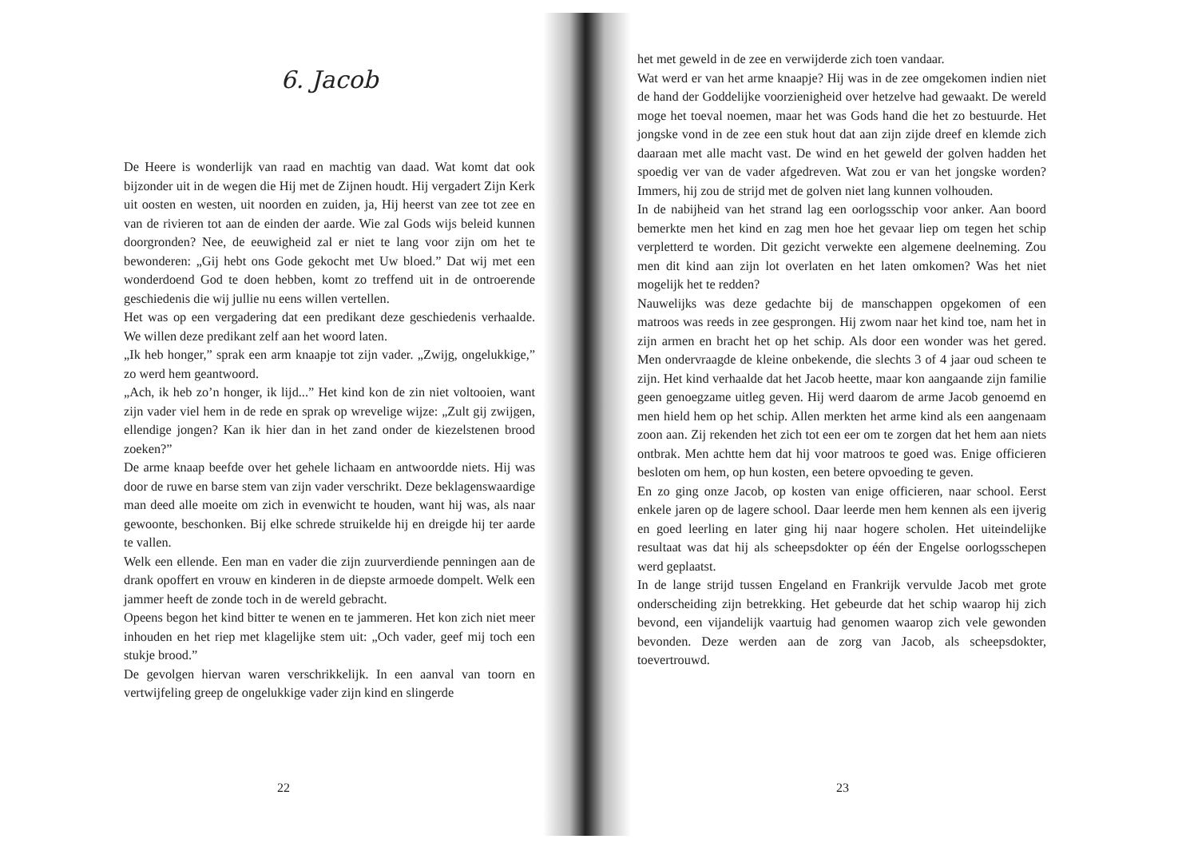6. Jacob
De Heere is wonderlijk van raad en machtig van daad. Wat komt dat ook bijzonder uit in de wegen die Hij met de Zijnen houdt. Hij vergadert Zijn Kerk uit oosten en westen, uit noorden en zuiden, ja, Hij heerst van zee tot zee en van de rivieren tot aan de einden der aarde. Wie zal Gods wijs beleid kunnen doorgronden? Nee, de eeuwigheid zal er niet te lang voor zijn om het te bewonderen: „Gij hebt ons Gode gekocht met Uw bloed.” Dat wij met een wonderdoend God te doen hebben, komt zo treffend uit in de ontroerende geschiedenis die wij jullie nu eens willen vertellen.
Het was op een vergadering dat een predikant deze geschiedenis verhaalde. We willen deze predikant zelf aan het woord laten.
„Ik heb honger,” sprak een arm knaapje tot zijn vader. „Zwijg, ongelukkige,” zo werd hem geantwoord.
„Ach, ik heb zo’n honger, ik lijd...” Het kind kon de zin niet voltooien, want zijn vader viel hem in de rede en sprak op wrevelige wijze: „Zult gij zwijgen, ellendige jongen? Kan ik hier dan in het zand onder de kiezelstenen brood zoeken?”
De arme knaap beefde over het gehele lichaam en antwoordde niets. Hij was door de ruwe en barse stem van zijn vader verschrikt. Deze beklagenswaardige man deed alle moeite om zich in evenwicht te houden, want hij was, als naar gewoonte, beschonken. Bij elke schrede struikelde hij en dreigde hij ter aarde te vallen.
Welk een ellende. Een man en vader die zijn zuurverdiende penningen aan de drank opoffert en vrouw en kinderen in de diepste armoede dompelt. Welk een jammer heeft de zonde toch in de wereld gebracht.
Opeens begon het kind bitter te wenen en te jammeren. Het kon zich niet meer inhouden en het riep met klagelijke stem uit: „Och vader, geef mij toch een stukje brood.”
De gevolgen hiervan waren verschrikkelijk. In een aanval van toorn en vertwijfeling greep de ongelukkige vader zijn kind en slingerde
22
het met geweld in de zee en verwijderde zich toen vandaar.
Wat werd er van het arme knaapje? Hij was in de zee omgekomen indien niet de hand der Goddelijke voorzienigheid over hetzelve had gewaakt. De wereld moge het toeval noemen, maar het was Gods hand die het zo bestuurde. Het jongske vond in de zee een stuk hout dat aan zijn zijde dreef en klemde zich daaraan met alle macht vast. De wind en het geweld der golven hadden het spoedig ver van de vader afgedreven. Wat zou er van het jongske worden? Immers, hij zou de strijd met de golven niet lang kunnen volhouden.
In de nabijheid van het strand lag een oorlogsschip voor anker. Aan boord bemerkte men het kind en zag men hoe het gevaar liep om tegen het schip verpletterd te worden. Dit gezicht verwekte een algemene deelneming. Zou men dit kind aan zijn lot overlaten en het laten omkomen? Was het niet mogelijk het te redden?
Nauwelijks was deze gedachte bij de manschappen opgekomen of een matroos was reeds in zee gesprongen. Hij zwom naar het kind toe, nam het in zijn armen en bracht het op het schip. Als door een wonder was het gered. Men ondervraagde de kleine onbekende, die slechts 3 of 4 jaar oud scheen te zijn. Het kind verhaalde dat het Jacob heette, maar kon aangaande zijn familie geen genoegzame uitleg geven. Hij werd daarom de arme Jacob genoemd en men hield hem op het schip. Allen merkten het arme kind als een aangenaam zoon aan. Zij rekenden het zich tot een eer om te zorgen dat het hem aan niets ontbrak. Men achtte hem dat hij voor matroos te goed was. Enige officieren besloten om hem, op hun kosten, een betere opvoeding te geven.
En zo ging onze Jacob, op kosten van enige officieren, naar school. Eerst enkele jaren op de lagere school. Daar leerde men hem kennen als een ijverig en goed leerling en later ging hij naar hogere scholen. Het uiteindelijke resultaat was dat hij als scheepsdokter op één der Engelse oorlogsschepen werd geplaatst.
In de lange strijd tussen Engeland en Frankrijk vervulde Jacob met grote onderscheiding zijn betrekking. Het gebeurde dat het schip waarop hij zich bevond, een vijandelijk vaartuig had genomen waarop zich vele gewonden bevonden. Deze werden aan de zorg van Jacob, als scheepsdokter, toevertrouwd.
23